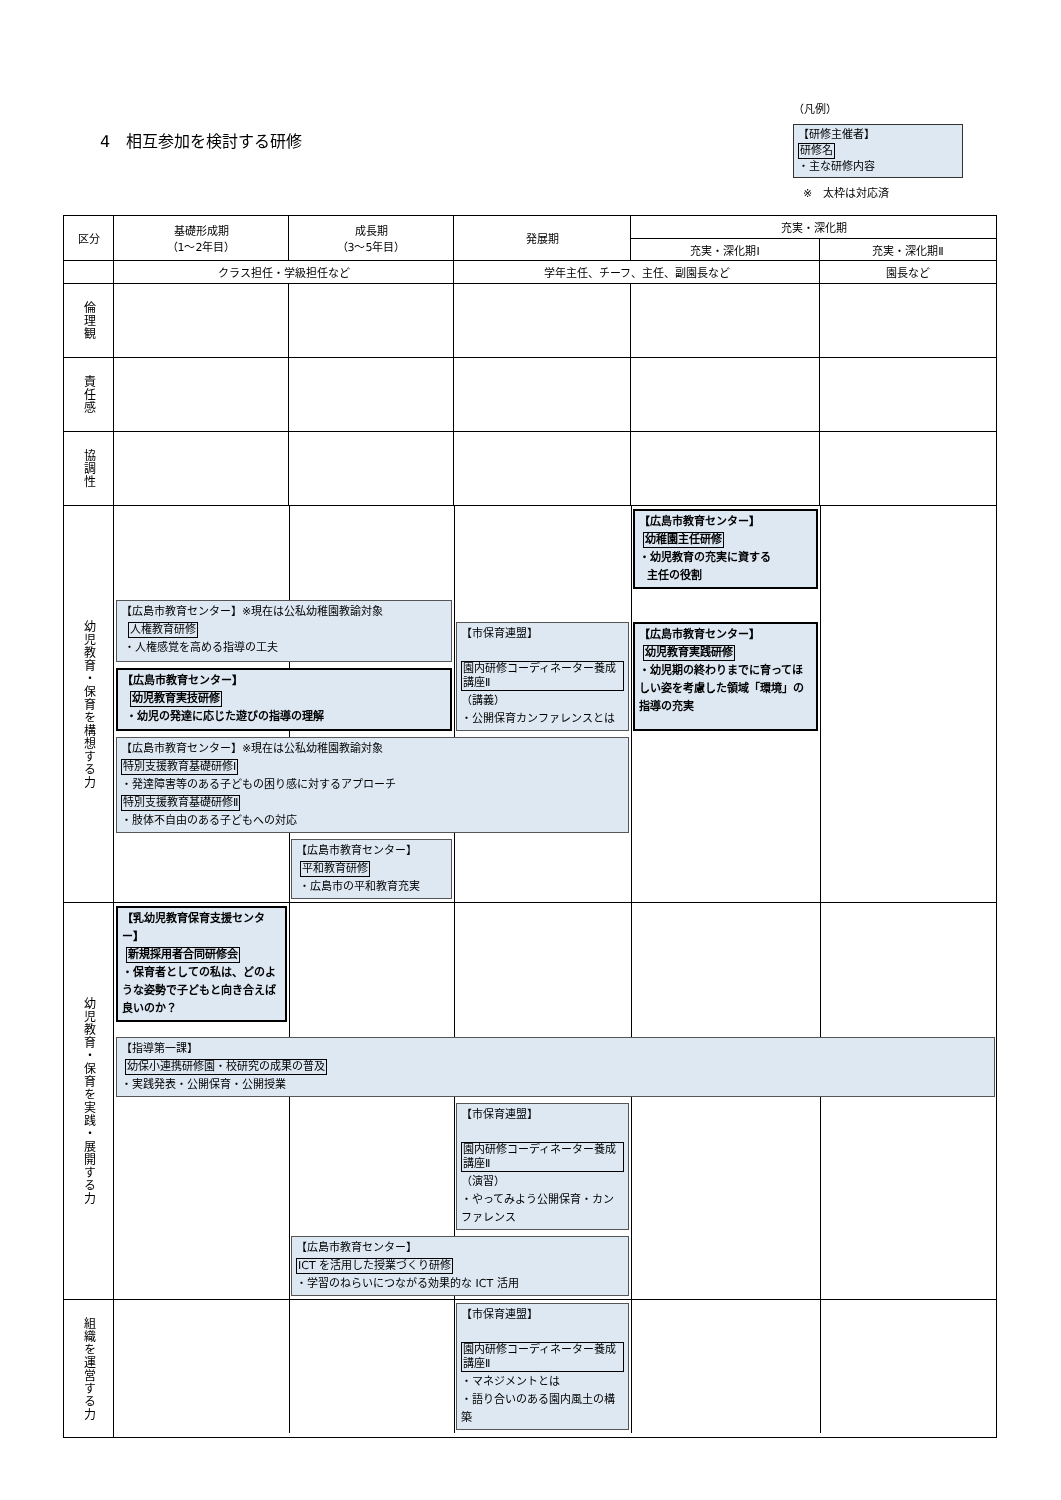4　相互参加を検討する研修
（凡例）
【研修主催者】
研修名
・主な研修内容
※　太枠は対応済
| 区分 | 基礎形成期 （1～2年目） | 成長期 （3～5年目） | 発展期 | 充実・深化期 | |
| --- | --- | --- | --- | --- | --- |
| | | | | 充実・深化期Ⅰ | 充実・深化期Ⅱ |
| | クラス担任・学級担任など | | 学年主任、チーフ、主任、副園長など | | 園長など |
| 倫理観 | | | | | |
| 責任感 | | | | | |
| 協調性 | | | | | |
| 幼児教育・保育を構想する力 | 【広島市教育センター】 幼稚園主任研修 ・幼児教育の充実に資する 主任の役割 【広島市教育センター】※現在は公私幼稚園教諭対象 人権教育研修 ・人権感覚を高める指導の工夫 【市保育連盟】 園内研修コーディネーター養成講座Ⅱ （講義） ・公開保育カンファレンスとは 【広島市教育センター】 幼児教育実践研修 ・幼児期の終わりまでに育ってほしい姿を考慮した領域「環境」の指導の充実 【広島市教育センター】 幼児教育実技研修 ・幼児の発達に応じた遊びの指導の理解 【広島市教育センター】※現在は公私幼稚園教諭対象 特別支援教育基礎研修Ⅰ ・発達障害等のある子どもの困り感に対するアプローチ 特別支援教育基礎研修Ⅱ ・肢体不自由のある子どもへの対応 【広島市教育センター】 平和教育研修 ・広島市の平和教育充実 | | | | |
| 幼児教育・保育を実践・展開する力 | 【乳幼児教育保育支援センター】 新規採用者合同研修会 ・保育者としての私は、どのような姿勢で子どもと向き合えば良いのか？ 【指導第一課】 幼保小連携研修園・校研究の成果の普及 ・実践発表・公開保育・公開授業 【市保育連盟】 園内研修コーディネーター養成講座Ⅱ （演習） ・やってみよう公開保育・カンファレンス 【広島市教育センター】 ICT を活用した授業づくり研修 ・学習のねらいにつながる効果的な ICT 活用 | | | | |
| 組織を運営する力 | 【市保育連盟】 園内研修コーディネーター養成講座Ⅱ ・マネジメントとは ・語り合いのある園内風土の構築 | | | | |